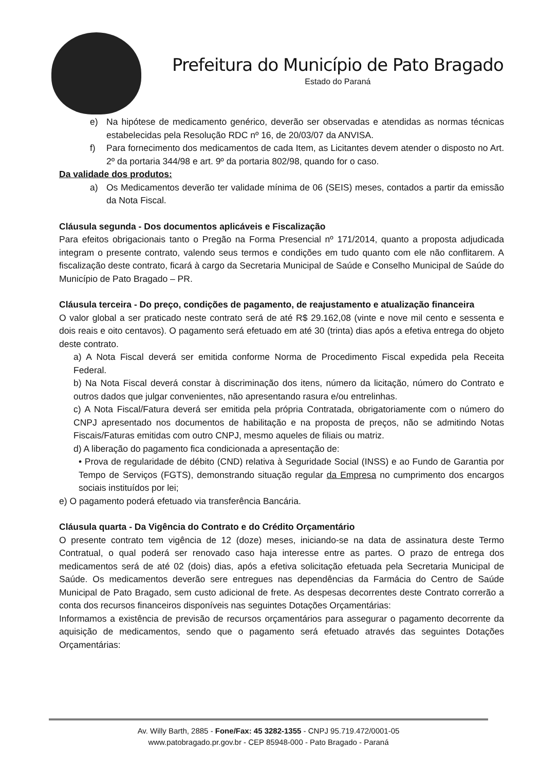Prefeitura do Município de Pato Bragado
Estado do Paraná
e) Na hipótese de medicamento genérico, deverão ser observadas e atendidas as normas técnicas estabelecidas pela Resolução RDC nº 16, de 20/03/07 da ANVISA.
f) Para fornecimento dos medicamentos de cada Item, as Licitantes devem atender o disposto no Art. 2º da portaria 344/98 e art. 9º da portaria 802/98, quando for o caso.
Da validade dos produtos:
a) Os Medicamentos deverão ter validade mínima de 06 (SEIS) meses, contados a partir da emissão da Nota Fiscal.
Cláusula segunda - Dos documentos aplicáveis e Fiscalização
Para efeitos obrigacionais tanto o Pregão na Forma Presencial nº 171/2014, quanto a proposta adjudicada integram o presente contrato, valendo seus termos e condições em tudo quanto com ele não conflitarem. A fiscalização deste contrato, ficará à cargo da Secretaria Municipal de Saúde e Conselho Municipal de Saúde do Município de Pato Bragado – PR.
Cláusula terceira - Do preço, condições de pagamento, de reajustamento e atualização financeira
O valor global a ser praticado neste contrato será de até R$ 29.162,08 (vinte e nove mil cento e sessenta e dois reais e oito centavos). O pagamento será efetuado em até 30 (trinta) dias após a efetiva entrega do objeto deste contrato.
a) A Nota Fiscal deverá ser emitida conforme Norma de Procedimento Fiscal expedida pela Receita Federal.
b) Na Nota Fiscal deverá constar à discriminação dos itens, número da licitação, número do Contrato e outros dados que julgar convenientes, não apresentando rasura e/ou entrelinhas.
c) A Nota Fiscal/Fatura deverá ser emitida pela própria Contratada, obrigatoriamente com o número do CNPJ apresentado nos documentos de habilitação e na proposta de preços, não se admitindo Notas Fiscais/Faturas emitidas com outro CNPJ, mesmo aqueles de filiais ou matriz.
d) A liberação do pagamento fica condicionada a apresentação de:
• Prova de regularidade de débito (CND) relativa à Seguridade Social (INSS) e ao Fundo de Garantia por Tempo de Serviços (FGTS), demonstrando situação regular da Empresa no cumprimento dos encargos sociais instituídos por lei;
e) O pagamento poderá efetuado via transferência Bancária.
Cláusula quarta - Da Vigência do Contrato e do Crédito Orçamentário
O presente contrato tem vigência de 12 (doze) meses, iniciando-se na data de assinatura deste Termo Contratual, o qual poderá ser renovado caso haja interesse entre as partes. O prazo de entrega dos medicamentos será de até 02 (dois) dias, após a efetiva solicitação efetuada pela Secretaria Municipal de Saúde. Os medicamentos deverão sere entregues nas dependências da Farmácia do Centro de Saúde Municipal de Pato Bragado, sem custo adicional de frete. As despesas decorrentes deste Contrato correrão a conta dos recursos financeiros disponíveis nas seguintes Dotações Orçamentárias:
Informamos a existência de previsão de recursos orçamentários para assegurar o pagamento decorrente da aquisição de medicamentos, sendo que o pagamento será efetuado através das seguintes Dotações Orçamentárias:
Av. Willy Barth, 2885 - Fone/Fax: 45 3282-1355 - CNPJ 95.719.472/0001-05
www.patobragado.pr.gov.br - CEP 85948-000 - Pato Bragado - Paraná